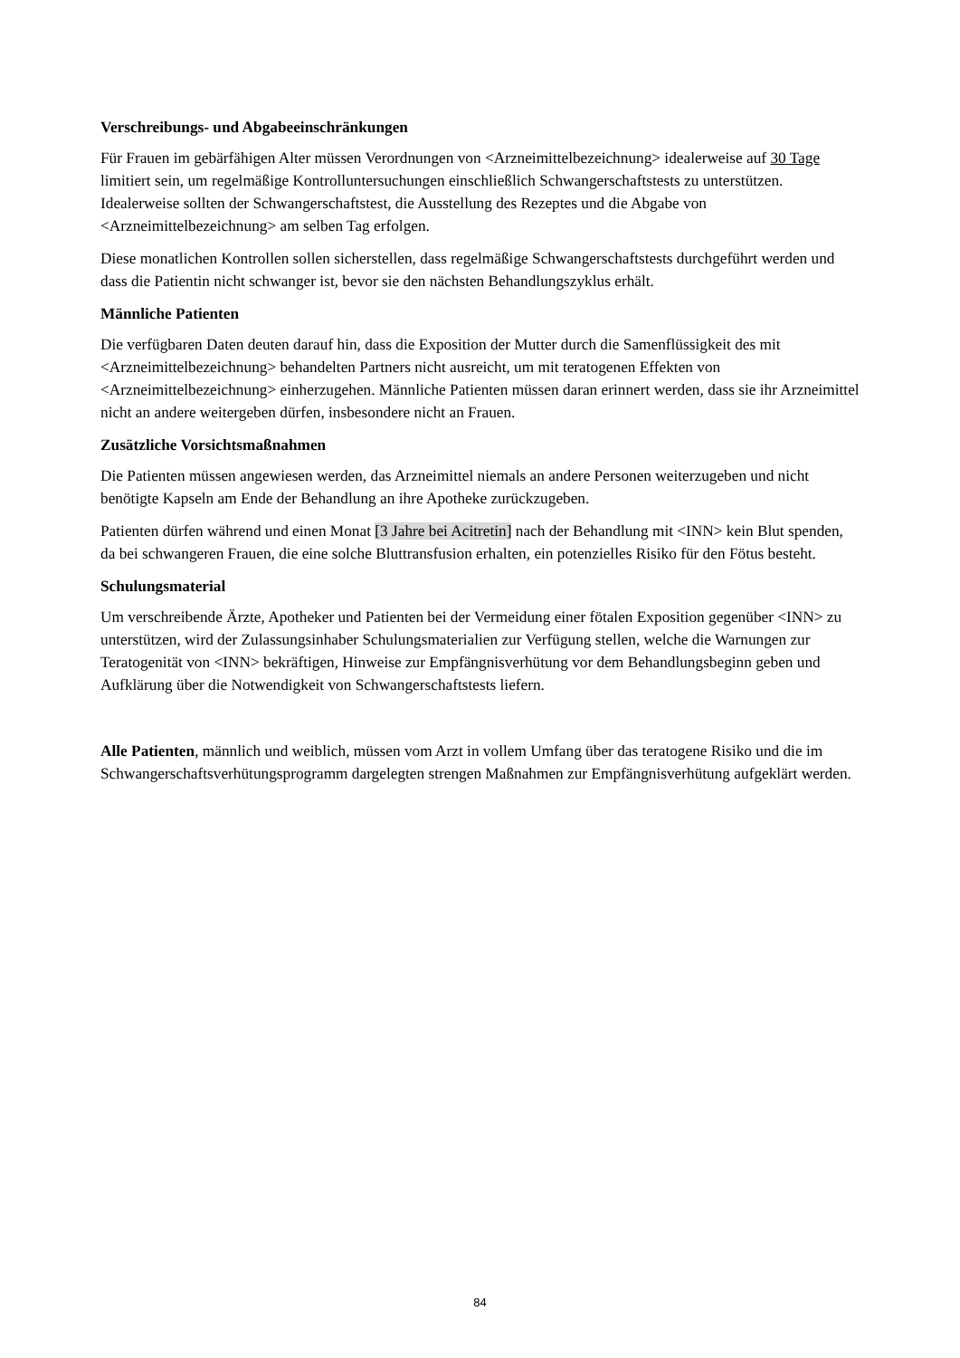Verschreibungs- und Abgabeeinschränkungen
Für Frauen im gebärfähigen Alter müssen Verordnungen von <Arzneimittelbezeichnung> idealerweise auf 30 Tage limitiert sein, um regelmäßige Kontrolluntersuchungen einschließlich Schwangerschaftstests zu unterstützen. Idealerweise sollten der Schwangerschaftstest, die Ausstellung des Rezeptes und die Abgabe von <Arzneimittelbezeichnung> am selben Tag erfolgen.
Diese monatlichen Kontrollen sollen sicherstellen, dass regelmäßige Schwangerschaftstests durchgeführt werden und dass die Patientin nicht schwanger ist, bevor sie den nächsten Behandlungszyklus erhält.
Männliche Patienten
Die verfügbaren Daten deuten darauf hin, dass die Exposition der Mutter durch die Samenflüssigkeit des mit <Arzneimittelbezeichnung> behandelten Partners nicht ausreicht, um mit teratogenen Effekten von <Arzneimittelbezeichnung> einherzugehen. Männliche Patienten müssen daran erinnert werden, dass sie ihr Arzneimittel nicht an andere weitergeben dürfen, insbesondere nicht an Frauen.
Zusätzliche Vorsichtsmaßnahmen
Die Patienten müssen angewiesen werden, das Arzneimittel niemals an andere Personen weiterzugeben und nicht benötigte Kapseln am Ende der Behandlung an ihre Apotheke zurückzugeben.
Patienten dürfen während und einen Monat [3 Jahre bei Acitretin] nach der Behandlung mit <INN> kein Blut spenden, da bei schwangeren Frauen, die eine solche Bluttransfusion erhalten, ein potenzielles Risiko für den Fötus besteht.
Schulungsmaterial
Um verschreibende Ärzte, Apotheker und Patienten bei der Vermeidung einer fötalen Exposition gegenüber <INN> zu unterstützen, wird der Zulassungsinhaber Schulungsmaterialien zur Verfügung stellen, welche die Warnungen zur Teratogenität von <INN> bekräftigen, Hinweise zur Empfängnisverhütung vor dem Behandlungsbeginn geben und Aufklärung über die Notwendigkeit von Schwangerschaftstests liefern.
Alle Patienten, männlich und weiblich, müssen vom Arzt in vollem Umfang über das teratogene Risiko und die im Schwangerschaftsverhütungsprogramm dargelegten strengen Maßnahmen zur Empfängnisverhütung aufgeklärt werden.
84